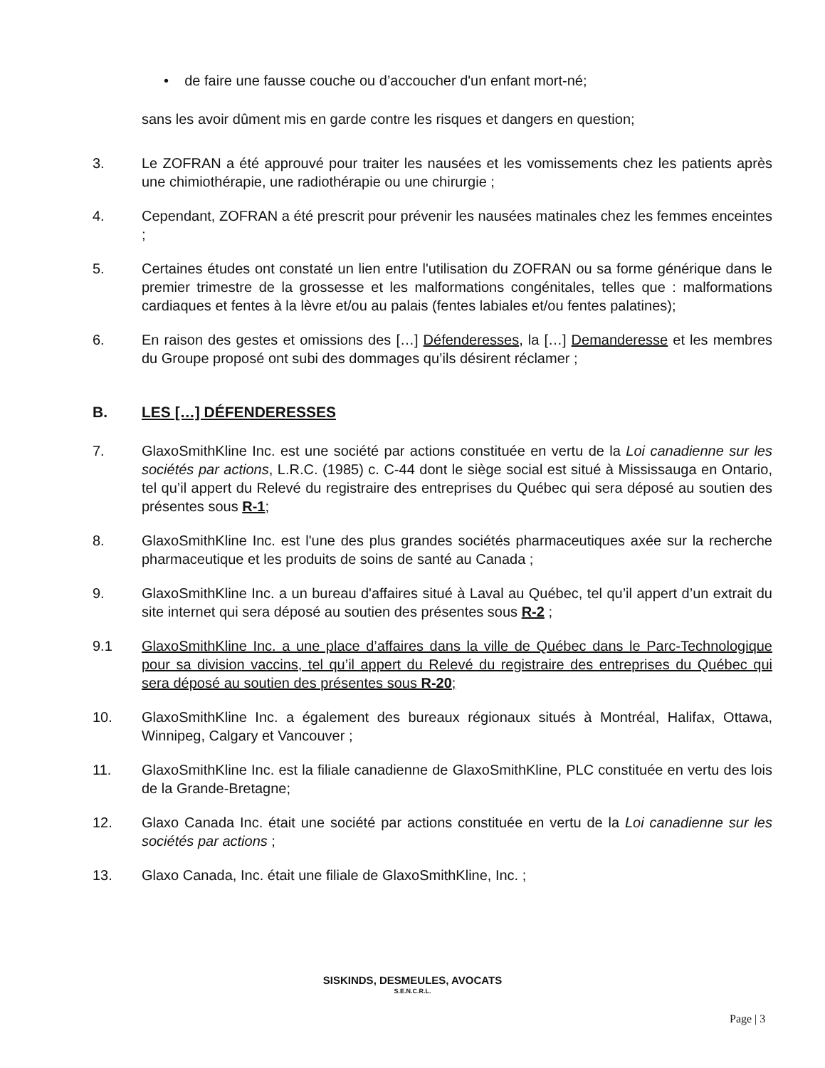• de faire une fausse couche ou d’accoucher d'un enfant mort-né;
sans les avoir dûment mis en garde contre les risques et dangers en question;
3. Le ZOFRAN a été approuvé pour traiter les nausées et les vomissements chez les patients après une chimiothérapie, une radiothérapie ou une chirurgie ;
4. Cependant, ZOFRAN a été prescrit pour prévenir les nausées matinales chez les femmes enceintes ;
5. Certaines études ont constaté un lien entre l'utilisation du ZOFRAN ou sa forme générique dans le premier trimestre de la grossesse et les malformations congénitales, telles que : malformations cardiaques et fentes à la lèvre et/ou au palais (fentes labiales et/ou fentes palatines);
6. En raison des gestes et omissions des […] Défenderesses, la […] Demanderesse et les membres du Groupe proposé ont subi des dommages qu’ils désirent réclamer ;
B. LES […] DÉFENDERESSES
7. GlaxoSmithKline Inc. est une société par actions constituée en vertu de la Loi canadienne sur les sociétés par actions, L.R.C. (1985) c. C-44 dont le siège social est situé à Mississauga en Ontario, tel qu’il appert du Relevé du registraire des entreprises du Québec qui sera déposé au soutien des présentes sous R-1;
8. GlaxoSmithKline Inc. est l'une des plus grandes sociétés pharmaceutiques axée sur la recherche pharmaceutique et les produits de soins de santé au Canada ;
9. GlaxoSmithKline Inc. a un bureau d'affaires situé à Laval au Québec, tel qu’il appert d’un extrait du site internet qui sera déposé au soutien des présentes sous R-2 ;
9.1 GlaxoSmithKline Inc. a une place d’affaires dans la ville de Québec dans le Parc-Technologique pour sa division vaccins, tel qu’il appert du Relevé du registraire des entreprises du Québec qui sera déposé au soutien des présentes sous R-20;
10. GlaxoSmithKline Inc. a également des bureaux régionaux situés à Montréal, Halifax, Ottawa, Winnipeg, Calgary et Vancouver ;
11. GlaxoSmithKline Inc. est la filiale canadienne de GlaxoSmithKline, PLC constituée en vertu des lois de la Grande-Bretagne;
12. Glaxo Canada Inc. était une société par actions constituée en vertu de la Loi canadienne sur les sociétés par actions ;
13. Glaxo Canada, Inc. était une filiale de GlaxoSmithKline, Inc. ;
SISKINDS, DESMEULES, AVOCATS
S.E.N.C.R.L.
Page | 3